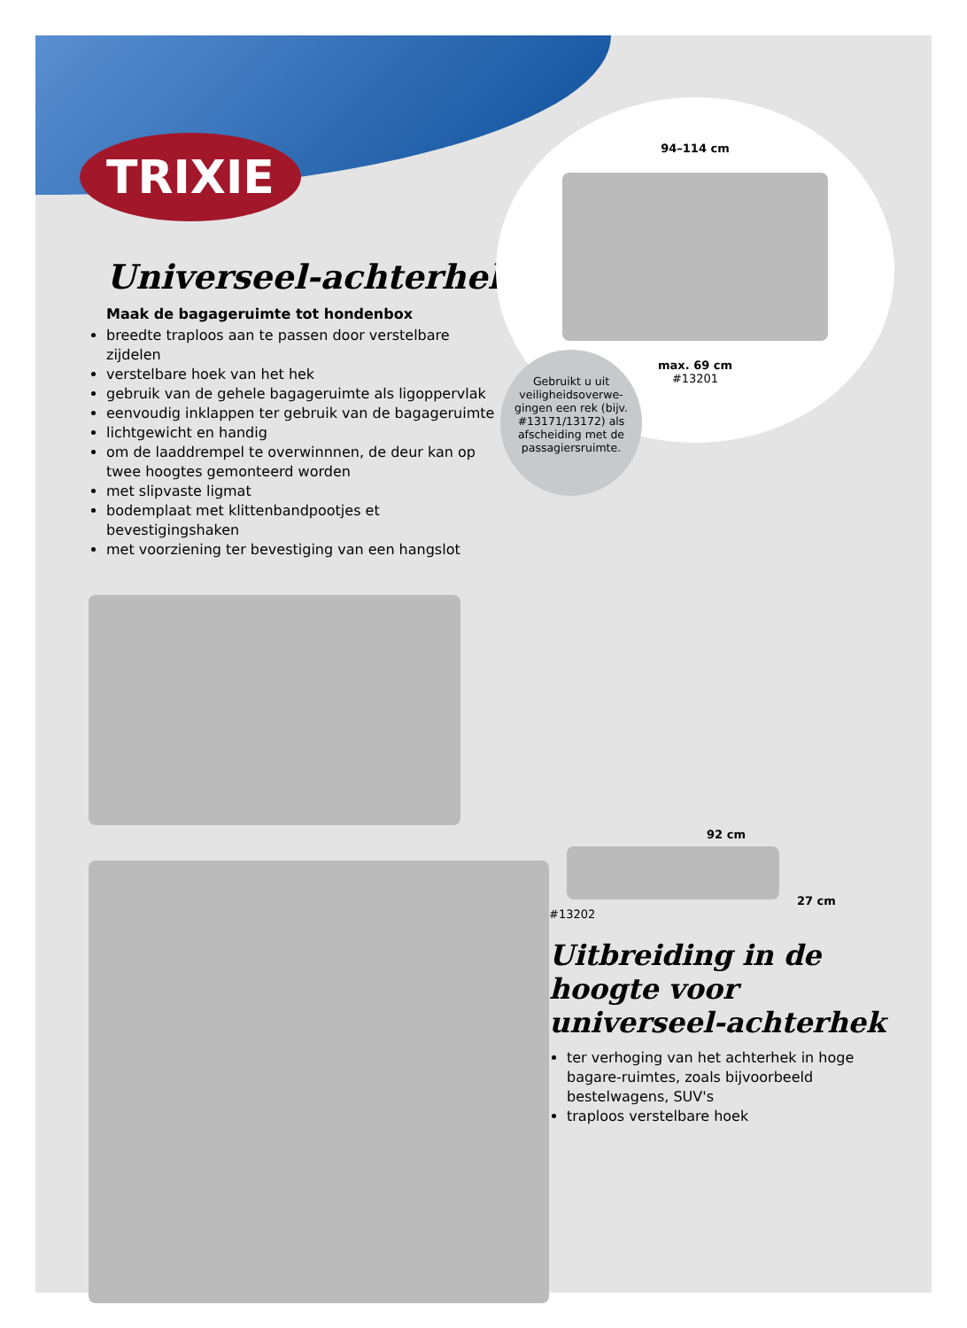TRIXIE
Universeel-achterhek
Maak de bagageruimte tot hondenbox
breedte traploos aan te passen door verstelbare zijdelen
verstelbare hoek van het hek
gebruik van de gehele bagageruimte als ligoppervlak
eenvoudig inklappen ter gebruik van de bagageruimte
lichtgewicht en handig
om de laaddrempel te overwinnnen, de deur kan op twee hoogtes gemonteerd worden
met slipvaste ligmat
bodemplaat met klittenbandpootjes et bevestigingshaken
met voorziening ter bevestiging van een hangslot
94–114 cm
max. 69 cm
#13201
Gebruikt u uit veiligheidsoverwe-gingen een rek (bijv. #13171/13172) als afscheiding met de passagiersruimte.
92 cm
27 cm
#13202
Uitbreiding in de hoogte voor universeel-achterhek
ter verhoging van het achterhek in hoge bagare-ruimtes, zoals bijvoorbeeld bestelwagens, SUV's
traploos verstelbare hoek